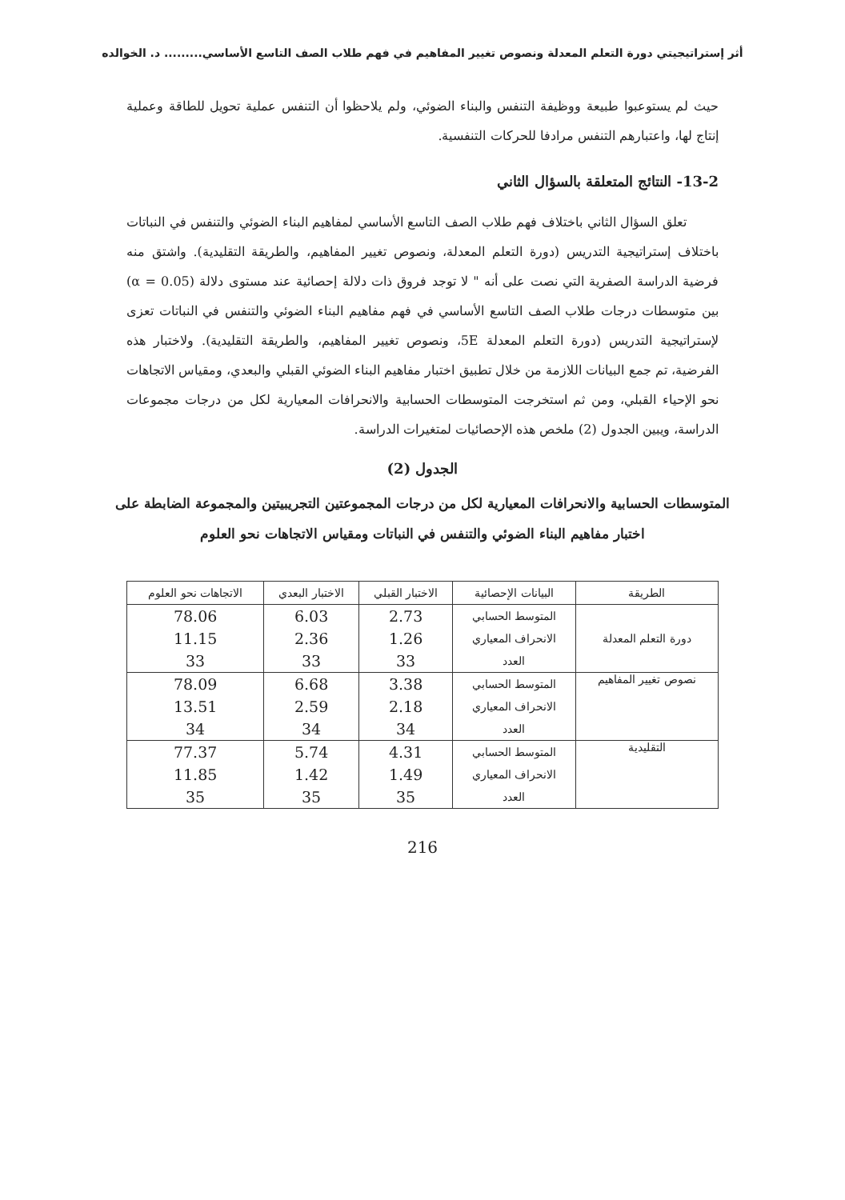أثر إستراتيجيتي دورة التعلم المعدلة ونصوص تغيير المفاهيم في فهم طلاب الصف التاسع الأساسي......... د. الخوالده
حيث لم يستوعبوا طبيعة ووظيفة التنفس والبناء الضوئي، ولم يلاحظوا أن التنفس عملية تحويل للطاقة وعملية إنتاج لها، واعتبارهم التنفس مرادفا للحركات التنفسية.
13-2- النتائج المتعلقة بالسؤال الثاني
تعلق السؤال الثاني باختلاف فهم طلاب الصف التاسع الأساسي لمفاهيم البناء الضوئي والتنفس في النباتات باختلاف إستراتيجية التدريس (دورة التعلم المعدلة، ونصوص تغيير المفاهيم، والطريقة التقليدية). واشتق منه فرضية الدراسة الصفرية التي نصت على أنه " لا توجد فروق ذات دلالة إحصائية عند مستوى دلالة (α = 0.05) بين متوسطات درجات طلاب الصف التاسع الأساسي في فهم مفاهيم البناء الضوئي والتنفس في النباتات تعزى لإستراتيجية التدريس (دورة التعلم المعدلة 5E، ونصوص تغيير المفاهيم، والطريقة التقليدية). ولاختبار هذه الفرضية، تم جمع البيانات اللازمة من خلال تطبيق اختبار مفاهيم البناء الضوئي القبلي والبعدي، ومقياس الاتجاهات نحو الإحياء القبلي، ومن ثم استخرجت المتوسطات الحسابية والانحرافات المعيارية لكل من درجات مجموعات الدراسة، ويبين الجدول (2) ملخص هذه الإحصائيات لمتغيرات الدراسة.
الجدول (2)
المتوسطات الحسابية والانحرافات المعيارية لكل من درجات المجموعتين التجريبيتين والمجموعة الضابطة على اختبار مفاهيم البناء الضوئي والتنفس في النباتات ومقياس الاتجاهات نحو العلوم
| الطريقة | البيانات الإحصائية | الاختبار القبلي | الاختبار البعدي | الاتجاهات نحو العلوم |
| --- | --- | --- | --- | --- |
| دورة التعلم المعدلة | المتوسط الحسابي | 2.73 | 6.03 | 78.06 |
| | الانحراف المعياري | 1.26 | 2.36 | 11.15 |
| | العدد | 33 | 33 | 33 |
| نصوص تغيير المفاهيم | المتوسط الحسابي | 3.38 | 6.68 | 78.09 |
| | الانحراف المعياري | 2.18 | 2.59 | 13.51 |
| | العدد | 34 | 34 | 34 |
| التقليدية | المتوسط الحسابي | 4.31 | 5.74 | 77.37 |
| | الانحراف المعياري | 1.49 | 1.42 | 11.85 |
| | العدد | 35 | 35 | 35 |
216